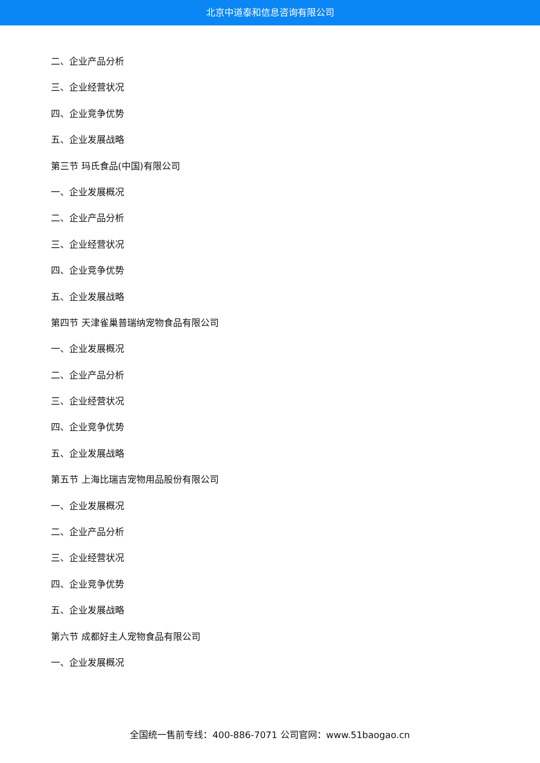北京中道泰和信息咨询有限公司
二、企业产品分析
三、企业经营状况
四、企业竞争优势
五、企业发展战略
第三节 玛氏食品(中国)有限公司
一、企业发展概况
二、企业产品分析
三、企业经营状况
四、企业竞争优势
五、企业发展战略
第四节 天津雀巢普瑞纳宠物食品有限公司
一、企业发展概况
二、企业产品分析
三、企业经营状况
四、企业竞争优势
五、企业发展战略
第五节 上海比瑞吉宠物用品股份有限公司
一、企业发展概况
二、企业产品分析
三、企业经营状况
四、企业竞争优势
五、企业发展战略
第六节 成都好主人宠物食品有限公司
一、企业发展概况
全国统一售前专线：400-886-7071 公司官网：www.51baogao.cn